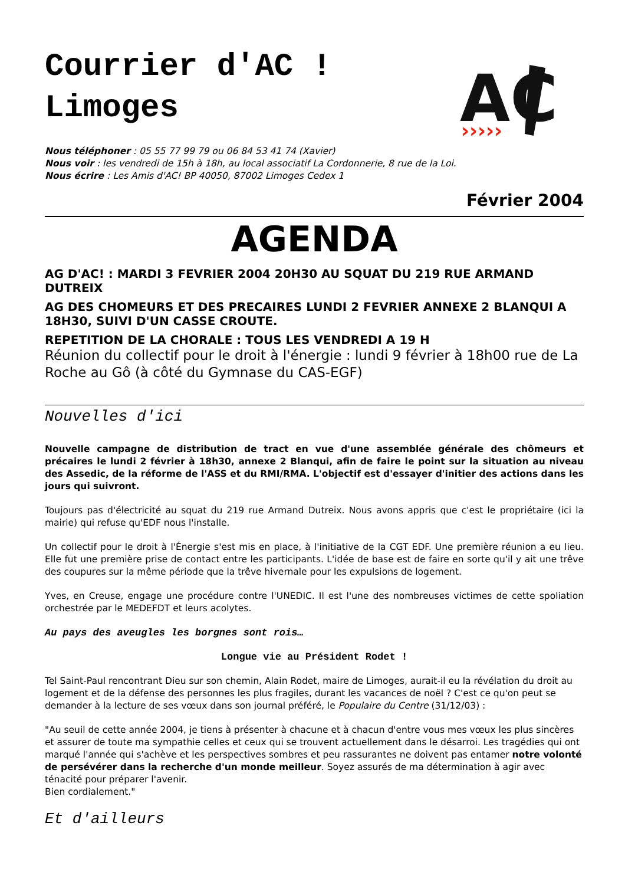Courrier d'AC ! Limoges
AC
›››››
Nous téléphoner : 05 55 77 99 79 ou 06 84 53 41 74 (Xavier)
Nous voir : les vendredi de 15h à 18h, au local associatif La Cordonnerie, 8 rue de la Loi.
Nous écrire : Les Amis d'AC! BP 40050, 87002 Limoges Cedex 1
Février 2004
AGENDA
AG D'AC! : MARDI 3 FEVRIER 2004 20H30 AU SQUAT DU 219 RUE ARMAND DUTREIX
AG DES CHOMEURS ET DES PRECAIRES LUNDI 2 FEVRIER ANNEXE 2 BLANQUI A 18H30, SUIVI D'UN CASSE CROUTE.
REPETITION DE LA CHORALE : TOUS LES VENDREDI A 19 H
Réunion du collectif pour le droit à l'énergie : lundi 9 février à 18h00 rue de La Roche au Gô (à côté du Gymnase du CAS-EGF)
Nouvelles d'ici
Nouvelle campagne de distribution de tract en vue d'une assemblée générale des chômeurs et précaires le lundi 2 février à 18h30, annexe 2 Blanqui, afin de faire le point sur la situation au niveau des Assedic, de la réforme de l'ASS et du RMI/RMA. L'objectif est d'essayer d'initier des actions dans les jours qui suivront.
Toujours pas d'électricité au squat du 219 rue Armand Dutreix. Nous avons appris que c'est le propriétaire (ici la mairie) qui refuse qu'EDF nous l'installe.
Un collectif pour le droit à l'Énergie s'est mis en place, à l'initiative de la CGT EDF. Une première réunion a eu lieu. Elle fut une première prise de contact entre les participants. L'idée de base est de faire en sorte qu'il y ait une trêve des coupures sur la même période que la trêve hivernale pour les expulsions de logement.
Yves, en Creuse, engage une procédure contre l'UNEDIC. Il est l'une des nombreuses victimes de cette spoliation orchestrée par le MEDEFDT et leurs acolytes.
Au pays des aveugles les borgnes sont rois…
Longue vie au Président Rodet !
Tel Saint-Paul rencontrant Dieu sur son chemin, Alain Rodet, maire de Limoges, aurait-il eu la révélation du droit au logement et de la défense des personnes les plus fragiles, durant les vacances de noël ? C'est ce qu'on peut se demander à la lecture de ses vœux dans son journal préféré, le Populaire du Centre (31/12/03) :
"Au seuil de cette année 2004, je tiens à présenter à chacune et à chacun d'entre vous mes vœux les plus sincères et assurer de toute ma sympathie celles et ceux qui se trouvent actuellement dans le désarroi. Les tragédies qui ont marqué l'année qui s'achève et les perspectives sombres et peu rassurantes ne doivent pas entamer notre volonté de persévérer dans la recherche d'un monde meilleur. Soyez assurés de ma détermination à agir avec ténacité pour préparer l'avenir.
Bien cordialement."
Et d'ailleurs